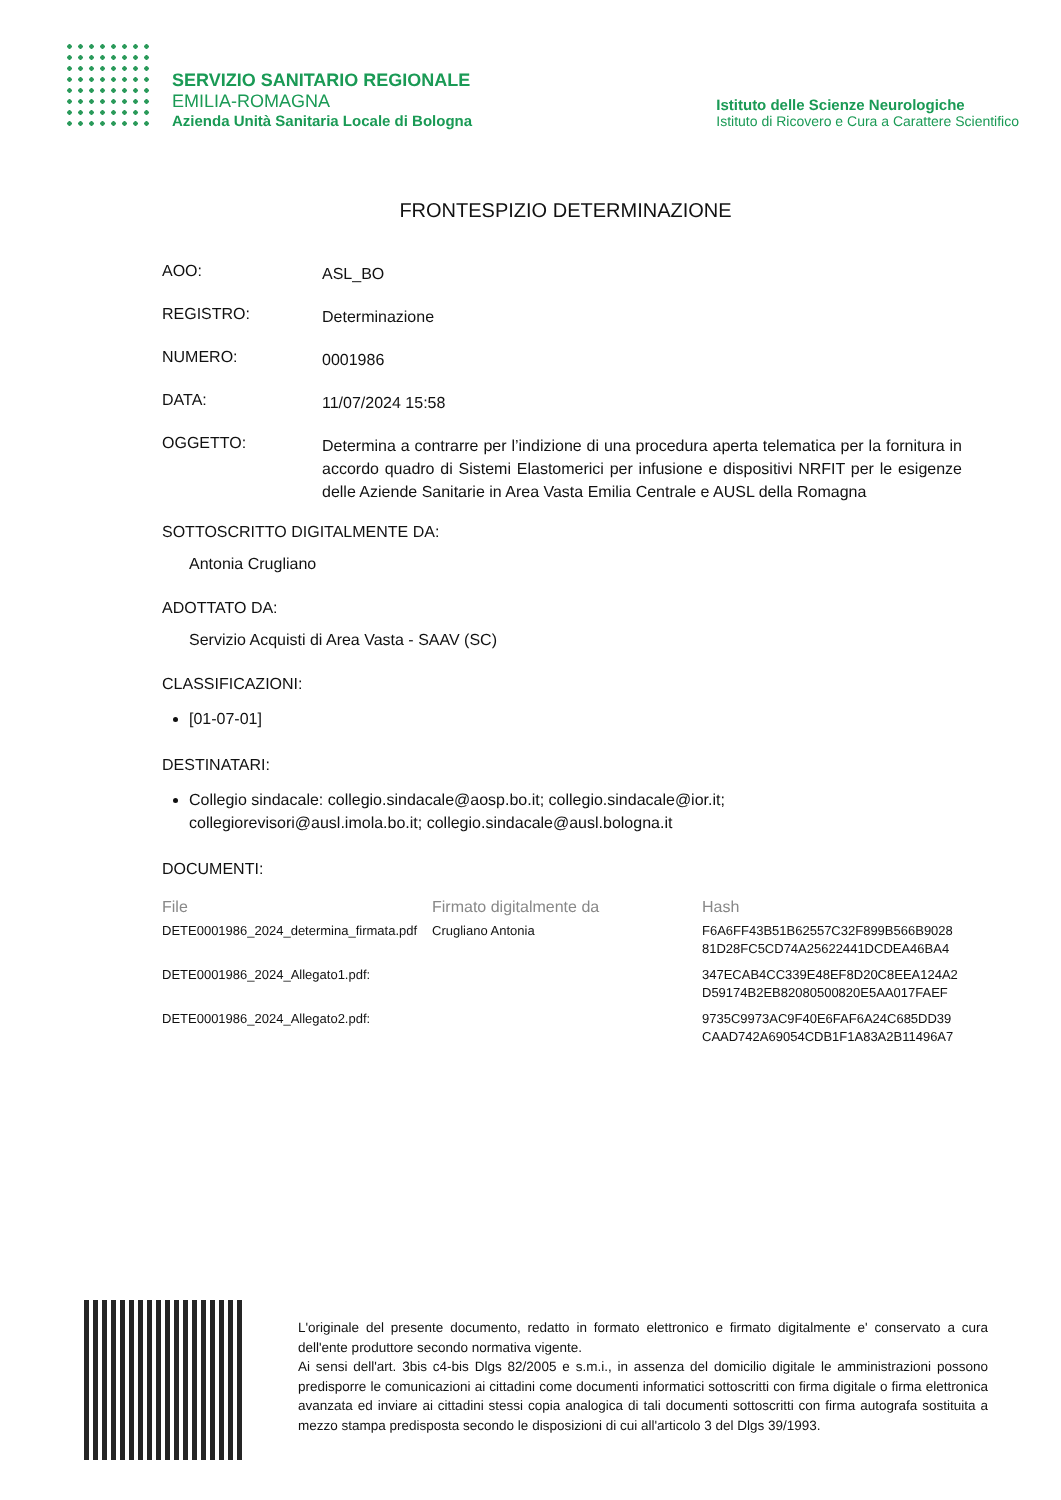SERVIZIO SANITARIO REGIONALE
EMILIA-ROMAGNA
Azienda Unità Sanitaria Locale di Bologna
Istituto delle Scienze Neurologiche
Istituto di Ricovero e Cura a Carattere Scientifico
FRONTESPIZIO DETERMINAZIONE
AOO:
ASL_BO
REGISTRO:
Determinazione
NUMERO:
0001986
DATA:
11/07/2024 15:58
OGGETTO:
Determina a contrarre per l’indizione di una procedura aperta telematica per la fornitura in accordo quadro di Sistemi Elastomerici per infusione e dispositivi NRFIT per le esigenze delle Aziende Sanitarie in Area Vasta Emilia Centrale e AUSL della Romagna
SOTTOSCRITTO DIGITALMENTE DA:
Antonia Crugliano
ADOTTATO DA:
Servizio Acquisti di Area Vasta - SAAV (SC)
CLASSIFICAZIONI:
[01-07-01]
DESTINATARI:
Collegio sindacale: collegio.sindacale@aosp.bo.it; collegio.sindacale@ior.it; collegiorevisori@ausl.imola.bo.it; collegio.sindacale@ausl.bologna.it
DOCUMENTI:
| File | Firmato digitalmente da | Hash |
| --- | --- | --- |
| DETE0001986_2024_determina_firmata.pdf | Crugliano Antonia | F6A6FF43B51B62557C32F899B566B9028 81D28FC5CD74A25622441DCDEA46BA4 |
| DETE0001986_2024_Allegato1.pdf: | | 347ECAB4CC339E48EF8D20C8EEA124A2 D59174B2EB82080500820E5AA017FAEF |
| DETE0001986_2024_Allegato2.pdf: | | 9735C9973AC9F40E6FAF6A24C685DD39 CAAD742A69054CDB1F1A83A2B11496A7 |
L'originale del presente documento, redatto in formato elettronico e firmato digitalmente e' conservato a cura dell'ente produttore secondo normativa vigente.
Ai sensi dell'art. 3bis c4-bis Dlgs 82/2005 e s.m.i., in assenza del domicilio digitale le amministrazioni possono predisporre le comunicazioni ai cittadini come documenti informatici sottoscritti con firma digitale o firma elettronica avanzata ed inviare ai cittadini stessi copia analogica di tali documenti sottoscritti con firma autografa sostituita a mezzo stampa predisposta secondo le disposizioni di cui all'articolo 3 del Dlgs 39/1993.